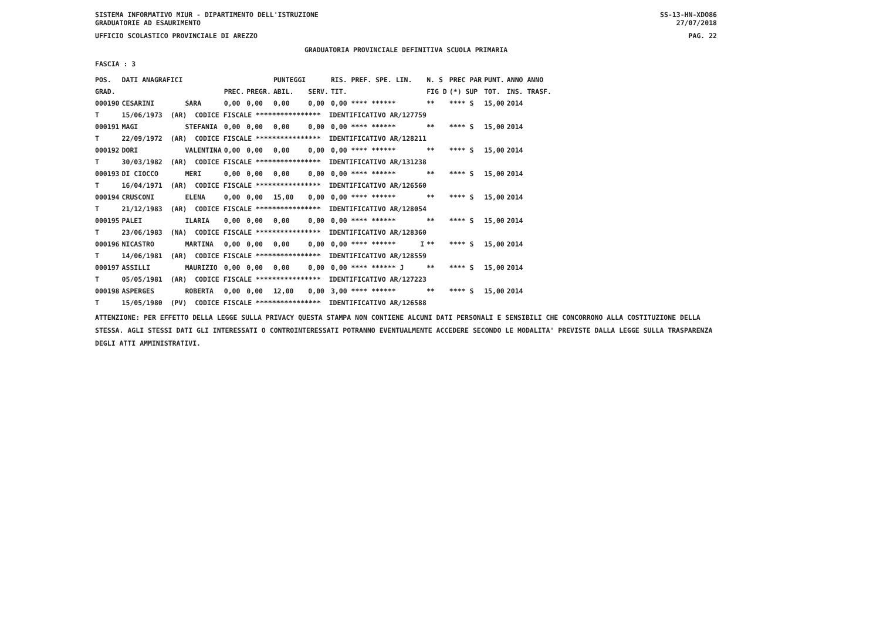SISTEMA INFORMATIVO MIUR - DIPARTIMENTO DELL'ISTRUZIONE
GRADUATORIE AD ESAURIMENTO
SS-13-HN-XDO86
27/07/2018
UFFICIO SCOLASTICO PROVINCIALE DI AREZZO
PAG. 22
GRADUATORIA PROVINCIALE DEFINITIVA SCUOLA PRIMARIA
FASCIA : 3
| POS. | DATI ANAGRAFICI | | | | PUNTEGGI | | RIS. PREF. SPE. LIN. | N. S | PREC PAR | PUNT. | ANNO ANNO |
| --- | --- | --- | --- | --- | --- | --- | --- | --- | --- | --- | --- |
| GRAD. | | | PREC. | PREGR. | ABIL. | SERV. | TIT. | FIG D | (*) SUP | TOT. | INS. TRASF. |
| 000190 | CESARINI | SARA | 0,00 | 0,00 | 0,00 | 0,00 | 0,00 **** ****** | ** | **** S | 15,00 | 2014 |
| T | 15/06/1973 (AR) CODICE FISCALE **************** IDENTIFICATIVO AR/127759 | | | | | | | | | | |
| 000191 | MAGI | STEFANIA | 0,00 | 0,00 | 0,00 | 0,00 | 0,00 **** ****** | ** | **** S | 15,00 | 2014 |
| T | 22/09/1972 (AR) CODICE FISCALE **************** IDENTIFICATIVO AR/128211 | | | | | | | | | | |
| 000192 | DORI | VALENTINA | 0,00 | 0,00 | 0,00 | 0,00 | 0,00 **** ****** | ** | **** S | 15,00 | 2014 |
| T | 30/03/1982 (AR) CODICE FISCALE **************** IDENTIFICATIVO AR/131238 | | | | | | | | | | |
| 000193 | DI CIOCCO | MERI | 0,00 | 0,00 | 0,00 | 0,00 | 0,00 **** ****** | ** | **** S | 15,00 | 2014 |
| T | 16/04/1971 (AR) CODICE FISCALE **************** IDENTIFICATIVO AR/126560 | | | | | | | | | | |
| 000194 | CRUSCONI | ELENA | 0,00 | 0,00 | 15,00 | 0,00 | 0,00 **** ****** | ** | **** S | 15,00 | 2014 |
| T | 21/12/1983 (AR) CODICE FISCALE **************** IDENTIFICATIVO AR/128054 | | | | | | | | | | |
| 000195 | PALEI | ILARIA | 0,00 | 0,00 | 0,00 | 0,00 | 0,00 **** ****** | ** | **** S | 15,00 | 2014 |
| T | 23/06/1983 (NA) CODICE FISCALE **************** IDENTIFICATIVO AR/128360 | | | | | | | | | | |
| 000196 | NICASTRO | MARTINA | 0,00 | 0,00 | 0,00 | 0,00 | 0,00 **** ****** I | ** | **** S | 15,00 | 2014 |
| T | 14/06/1981 (AR) CODICE FISCALE **************** IDENTIFICATIVO AR/128559 | | | | | | | | | | |
| 000197 | ASSILLI | MAURIZIO | 0,00 | 0,00 | 0,00 | 0,00 | 0,00 **** ****** J | ** | **** S | 15,00 | 2014 |
| T | 05/05/1981 (AR) CODICE FISCALE **************** IDENTIFICATIVO AR/127223 | | | | | | | | | | |
| 000198 | ASPERGES | ROBERTA | 0,00 | 0,00 | 12,00 | 0,00 | 3,00 **** ****** | ** | **** S | 15,00 | 2014 |
| T | 15/05/1980 (PV) CODICE FISCALE **************** IDENTIFICATIVO AR/126588 | | | | | | | | | | |
ATTENZIONE: PER EFFETTO DELLA LEGGE SULLA PRIVACY QUESTA STAMPA NON CONTIENE ALCUNI DATI PERSONALI E SENSIBILI CHE CONCORRONO ALLA COSTITUZIONE DELLA STESSA. AGLI STESSI DATI GLI INTERESSATI O CONTROINTERESSATI POTRANNO EVENTUALMENTE ACCEDERE SECONDO LE MODALITA' PREVISTE DALLA LEGGE SULLA TRASPARENZA DEGLI ATTI AMMINISTRATIVI.